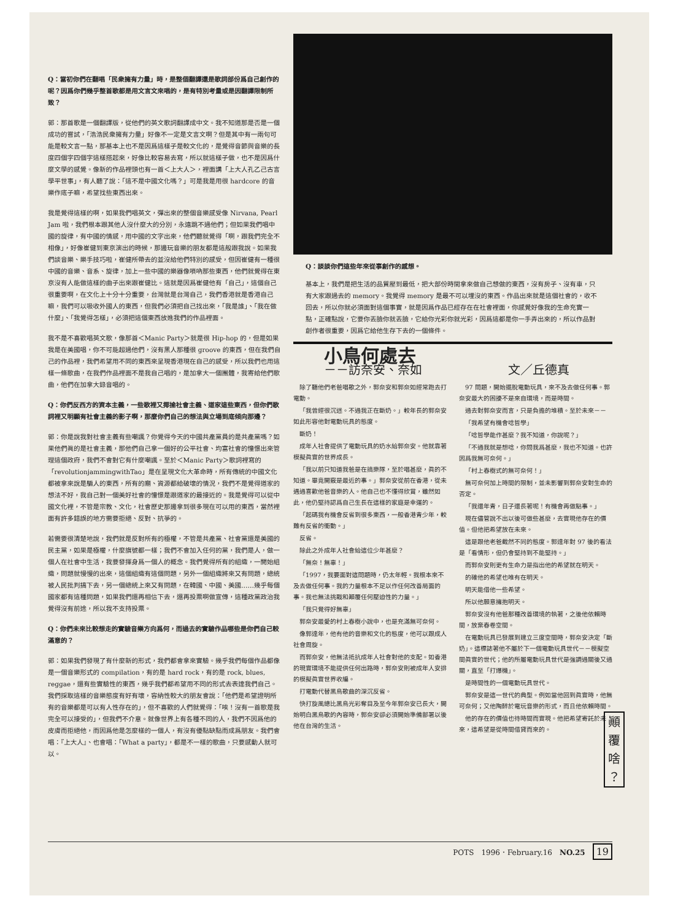Q：當初你們在翻唱「民衆擁有力量」時，是整個翻譯還是歌詞部份爲自己創作的呢？因爲你們幾乎整首歌都是用文言文來唱的，是有特別考量或是因翻譯限制所致？
郭：那首歌是一個翻譯版，從他們的英文歌詞翻譯成中文。我不知道那是否是一個成功的嘗試，「浩浩民衆擁有力量」好像不一定是文言文啊？但是其中有一兩句可能是較文言一點，那基本上也不是因爲這樣子是較文化的，是覺得音節與音樂的長度四個字四個字這樣搭起來，好像比較容易去寫，所以就這樣子做，也不是因爲什麼文學的感覺。像新的作品裡頭也有一首＜上大人＞，裡面講「上大人孔乙己古言學平世事」，有人聽了說：「這不是中國文化嗎？」可是我是用很 hardcore 的音樂作底子嘛，希望找些東西出來。
我是覺得這樣的啊，如果我們唱英文，彈出來的整個音樂感受像 Nirvana, Pearl Jam 啦，我們根本跟其他人沒什麼大的分別，永遠跳不過他們；但如果我們唱中國的旋律，有中國的情感，用中國的文字出來，他們聽就覺得「啊，跟我們完全不相像」，好像崔健到東京演出的時候，那邊玩音樂的朋友都是這般跟我說。如果我們談音樂、樂手技巧啦，崔健所帶去的並沒給他們特別的感受，但因崔健有一種很中國的音樂、音系、旋律，加上一些中國的樂器像嗩吶那些東西，他們就覺得在東京沒有人能做這樣的曲子出來跟崔健比。這就是因爲崔健他有「自己」，這個自己很重要啊，在文化上十分十分重要，台灣就是台灣自己，我們香港就是香港自己嘛，我們可以吸收外國人的東西，但我們必須把自己找出來，「我是誰」、「我在做什麼」、「我覺得怎樣」，必須把這個東西放進我們的作品裡面。
我不是不喜歡唱英文歌，像那首＜Manic Party＞就是很 Hip-hop 的，但是如果我是在美國唱，你不可能超過他們，沒有黑人那種很 groove 的東西，但在我們自己的作品裡，我們希望用不同的東西來呈現香港現在自己的感受，所以我們也用這樣一條歌曲，在我們作品裡面不是我自己唱的，是加拿大一個團體，我寄給他們歌曲，他們在加拿大錄音唱的。
Q：你們反西方的資本主義，一些歌裡又揶揄社會主義、道家這些東西，但你們歌詞裡又明顯有社會主義的影子啊，那麼你們自己的想法與立場到底傾向那邊？
郭：你是說我對社會主義有些嘲諷？你覺得今天的中國共產黨員的是共產黨嗎？如果他們眞的是社會主義，那他們自己拿一個好的公平社會、均富社會的憧憬出來管理這個政府，我們不會對它有什麼嘲諷。至於＜Manic Party＞歌詞裡寫的「revolutionjammingwithTao」是在呈現文化大革命時，所有傳統的中國文化都被拿來說是騙人的東西，所有的廟、資源都給破壞的情況，我們不是覺得道家的想法不好，我自己對一個美好社會的憧憬是跟道家的最接近的。我是覺得可以從中國文化裡，不管是宗教、文化，社會歷史那邊拿到很多現在可以用的東西，當然裡面有許多錯誤的地方需要拒絕、反對、抗爭的。
若需要很清楚地說，我們就是反對所有的極權，不管是共產黨、社會黨還是美國的民主黨，如果是極權，什麼旗號都一樣；我們不會加入任何的黨，我們是人，做一個人在社會中生活，我要發揮身爲一個人的概念。我們覺得所有的組織，一開始組織，問題就慢慢的出來，這個組織有這個問題，另外一個組織將來又有問題，總統被人民批判搞下去，另一個總統上來又有問題，在韓國、中國、美國……幾乎每個國家都有這種問題，如果我們還再相信下去，還再投票啊做宣傳，這種政黨政治我覺得沒有前途，所以我不支持投票。
Q：你們未來比較想走的實驗音樂方向爲何，而過去的實驗作品哪些是你們自己較滿意的？
郭：如果我們發現了有什麼新的形式，我們都會拿來實驗。幾乎我們每個作品都像是一個音樂形式的 compilation，有的是 hard rock，有的是 rock, blues, reggae，還有些實驗性的東西，幾乎我們都希望用不同的形式去表達我們自己。我們採取這樣的音樂態度有好有壞，容納性較大的朋友會說：「他們是希望證明所有的音樂都是可以有人性存在的」，但不喜歡的人們就覺得：「唉！沒有一首歌是我完全可以接受的」，但我們不介意。就像世界上有各種不同的人，我們不因爲他的皮膚而拒絕他，而因爲他是怎麼樣的一個人，有沒有優點缺點而成爲朋友。我們會唱：『上大人』、也會唱：「What a party」，都是不一樣的歌曲，只要感動人就可以。
Q：談談你們這些年來從事創作的感想。
基本上，我們是把生活的品質壓到最低，把大部份時間拿來做自己想做的東西，沒有房子、沒有車，只有大家跟過去的 memory。我覺得 memory 是最不可以埋沒的東西。作品出來就是這個社會的，收不回去，所以你就必須面對這個事實，就是因爲作品已經存在在社會裡面，你感覺好像我的生命充實一點，正確點說，它要你丟臉你就丟臉，它給你光彩你就光彩，因爲這都是你一手弄出來的，所以作品對創作者很重要，因爲它給他生存下去的一個條件。
小鳥何處去
－－訪奈安、奈如 文／丘德真
除了聽他們老爸唱歌之外，郭奈安和郭奈如經常跑去打電動。
「我曾經很沉迷。不過我正在斷奶。」較年長的郭奈安如此形容他對電動玩具的態度。
斷奶！
成年人社會提供了電動玩具的奶水給郭奈安。他就靠著模擬眞實的世界成長。
「我以前只知道我爸是在搞樂隊，至於唱甚麼，眞的不知道。畢竟開竅是最近的事。」郭奈安從前在香港，從未遇過喜歡他爸音樂的人。他自己也不懂得欣賞，雖然如此，他仍堅持認爲自己生長在這樣的家庭是幸運的。
「起碼我有機會反省到很多東西，一般香港青少年，較難有反省的衝動。」
反省。
除此之外成年人社會給這位少年甚麼？
「無奈！無辜！」
「1997，我要面對這問題時，仍太年輕。我根本來不及去做任何事。我的力量根本不足以作任何改善局面的事。我也無法挑戰和顚覆任何壓迫性的力量。」
「我只覺得好無辜」
郭奈安最愛的村上春樹小說中，也是充滿無可奈何。
像郭達年，他有他的音樂和文化的態度，他可以跟成人社會周旋。
而郭奈安，他無法抵抗成年人社會對他的支配。如香港的現實環境不能提供任何出路時，郭奈安則被成年人安排的模擬眞實世界收編。
打電動代替黑鳥歌曲的深沉反省。
快打旋風總比黑鳥光彩奪目及至今年郭奈安已長大，開始明白黑鳥歌的內容時，郭奈安卻必須開始準備部署以後他在台灣的生活。
97 問題，開始擺脫電動玩具，來不及去做任何事。郭奈安最大的困擾不是來自環境，而是時間。
過去對郭奈安而言，只是負擔的堆積。至於未來－－
「我希望有機會唸哲學」
「唸哲學能作甚麼？我不知道，你說呢？」
「不過我就是想唸，你問我爲甚麼，我也不知道。也許因爲我無可奈何。」
「村上春樹式的無可奈何！」
無可奈何加上時間的限制，並未影響到郭奈安對生命的否定。
「我還年青，日子還長著呢！有機會再做點事。」
現在儘管說不出以後可做些甚麼，去實現他存在的價值。但他把希望放在未來。
這是跟他老爸截然不同的態度。郭達年對 97 後的看法是「看情形，但仍會堅持到不能堅持。」
而郭奈安則更有生命力是指出他的希望就在明天。
的確他的希望也唯有在明天。
明天能借他一些希望。
所以他願意擁抱明天。
郭奈安沒有他爸那種改善環境的執著，之後他依賴時間，放棄春卷空間。
在電動玩具已發展到建立三度空間時，郭奈安決定「斷奶」。這標誌著他不屬於下一個電動玩具世代－－模擬空間眞實的世代；他的所屬電動玩具世代是強調過關後又過關，直至「打爆機」。
是時間性的一個電動玩具世代。
郭奈安是這一世代的典型。例如當他回到眞實時，他無可奈何；又他陶醉於電玩音樂的形式，而且他依賴時間。
他的存在的價值也待時間而實現。他把希望寄託於未來，這希望是從時間借貸而來的。
顚
覆
啥
？
POTS　1996．February.16　NO.25　19